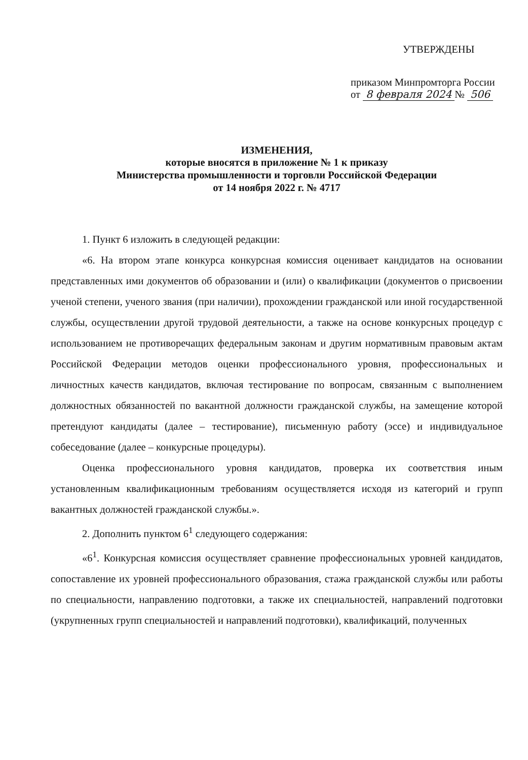УТВЕРЖДЕНЫ
приказом Минпромторга России
от 8 февраля 2024 № 506
ИЗМЕНЕНИЯ,
которые вносятся в приложение № 1 к приказу
Министерства промышленности и торговли Российской Федерации
от 14 ноября 2022 г. № 4717
1. Пункт 6 изложить в следующей редакции:
«6. На втором этапе конкурса конкурсная комиссия оценивает кандидатов на основании представленных ими документов об образовании и (или) о квалификации (документов о присвоении ученой степени, ученого звания (при наличии), прохождении гражданской или иной государственной службы, осуществлении другой трудовой деятельности, а также на основе конкурсных процедур с использованием не противоречащих федеральным законам и другим нормативным правовым актам Российской Федерации методов оценки профессионального уровня, профессиональных и личностных качеств кандидатов, включая тестирование по вопросам, связанным с выполнением должностных обязанностей по вакантной должности гражданской службы, на замещение которой претендуют кандидаты (далее – тестирование), письменную работу (эссе) и индивидуальное собеседование (далее – конкурсные процедуры).
Оценка профессионального уровня кандидатов, проверка их соответствия иным установленным квалификационным требованиям осуществляется исходя из категорий и групп вакантных должностей гражданской службы.».
2. Дополнить пунктом 6<sup>1</sup> следующего содержания:
«6<sup>1</sup>. Конкурсная комиссия осуществляет сравнение профессиональных уровней кандидатов, сопоставление их уровней профессионального образования, стажа гражданской службы или работы по специальности, направлению подготовки, а также их специальностей, направлений подготовки (укрупненных групп специальностей и направлений подготовки), квалификаций, полученных